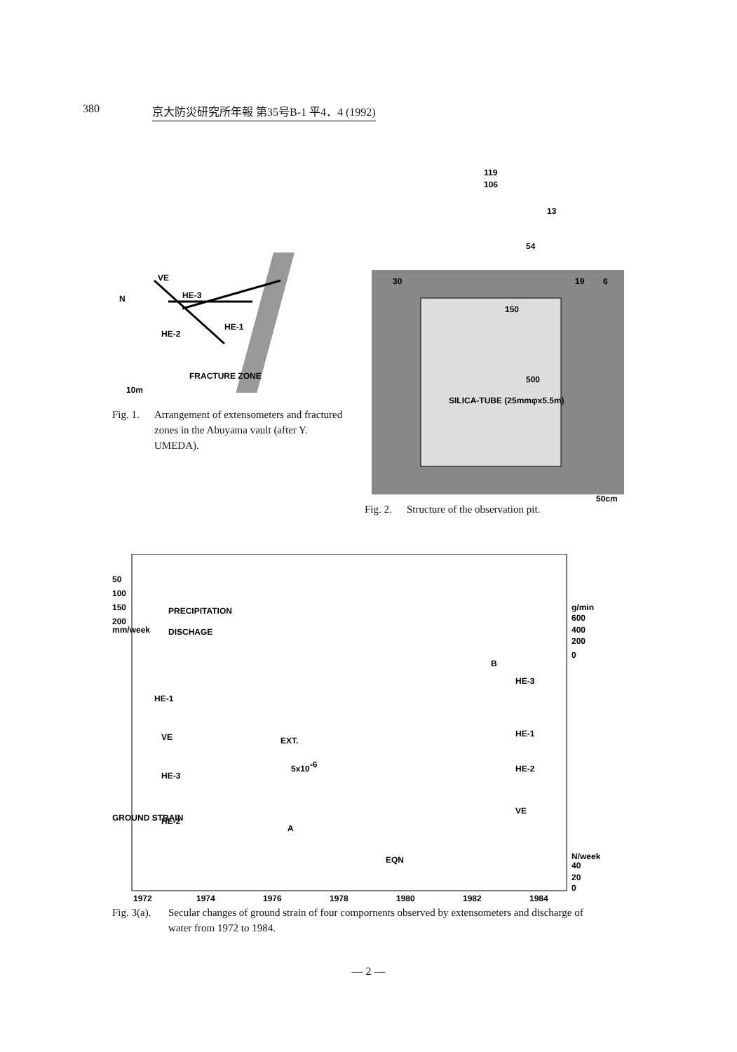380 京大防災研究所年報 第35号B-1 平4．4 (1992)
N
VE
HE-3
HE-2
HE-1
FRACTURE ZONE
10m
Fig. 1.
Arrangement of extensometers and fractured zones in the Abuyama vault (after Y. UMEDA).
119
106
13
150
54
30
19
6
500
SILICA-TUBE (25mmφx5.5m)
50cm
Fig. 2.
Structure of the observation pit.
50
100
150
200
mm/week
PRECIPITATION
DISCHAGE
g/min
600
400
200
0
B
HE-3
HE-1
HE-1
VE
EXT.
5x10-6
HE-2
HE-3
GROUND STRAIN
VE
HE-2
A
EQN
N/week
40
20
0
1972
1974
1976
1978
1980
1982
1984
Fig. 3(a).
Secular changes of ground strain of four compornents observed by extensometers and discharge of water from 1972 to 1984.
— 2 —